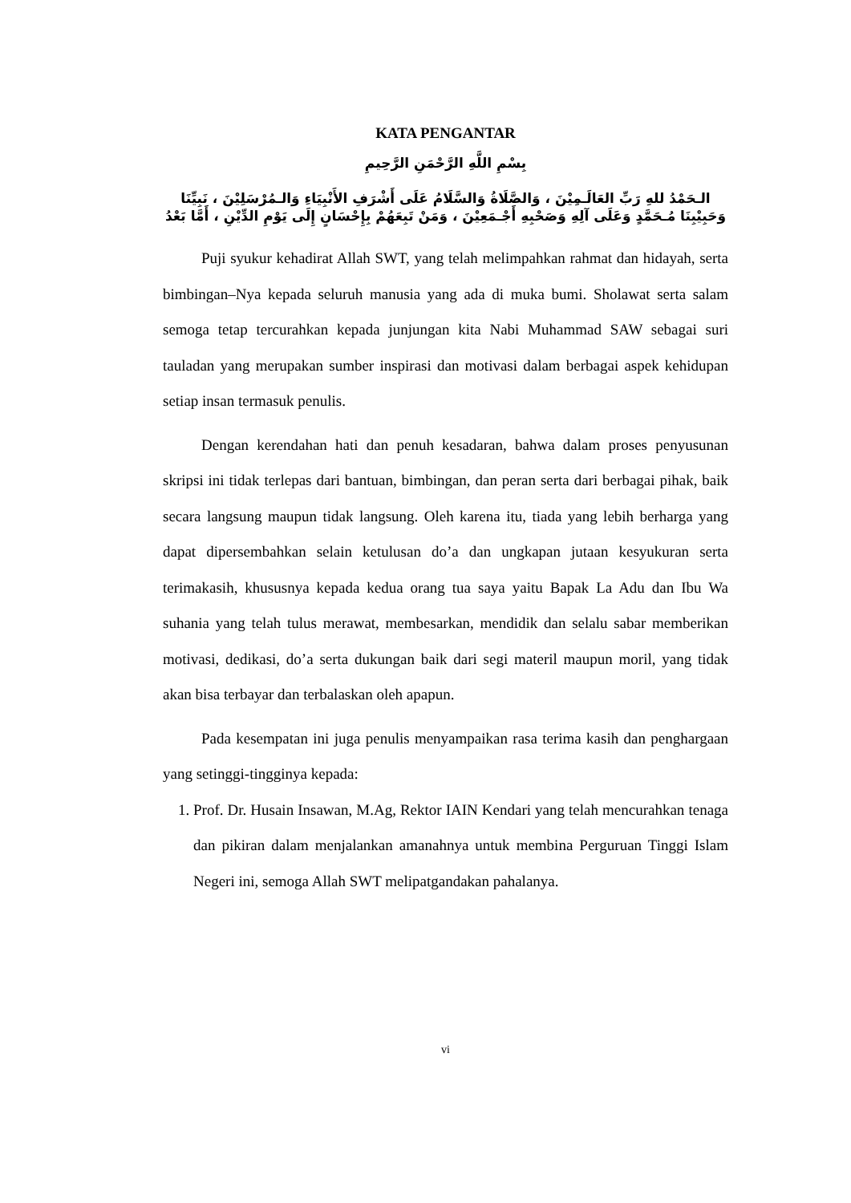KATA PENGANTAR
بِسْمِ اللَّهِ الرَّحْمَنِ الرَّحِيمِ
الـحَمْدُ للهِ رَبِّ العَالَـمِيْنَ ، وَالصَّلَاةُ وَالسَّلَامُ عَلَى أَشْرَفِ الأَنْبِيَاءِ وَالـمُرْسَلِيْنَ ، نَبِيِّنَا وَحَبِيْبِنَا مُـحَمَّدٍ وَعَلَى آلِهِ وَصَحْبِهِ أَجْـمَعِيْنَ ، وَمَنْ تَبِعَهُمْ بِإِحْسَانٍ إِلَى يَوْمِ الدِّيْنِ ، أَمَّا بَعْدُ
Puji syukur kehadirat Allah SWT, yang telah melimpahkan rahmat dan hidayah, serta bimbingan–Nya kepada seluruh manusia yang ada di muka bumi. Sholawat serta salam semoga tetap tercurahkan kepada junjungan kita Nabi Muhammad SAW sebagai suri tauladan yang merupakan sumber inspirasi dan motivasi dalam berbagai aspek kehidupan setiap insan termasuk penulis.
Dengan kerendahan hati dan penuh kesadaran, bahwa dalam proses penyusunan skripsi ini tidak terlepas dari bantuan, bimbingan, dan peran serta dari berbagai pihak, baik secara langsung maupun tidak langsung. Oleh karena itu, tiada yang lebih berharga yang dapat dipersembahkan selain ketulusan do’a dan ungkapan jutaan kesyukuran serta terimakasih, khususnya kepada kedua orang tua saya yaitu Bapak La Adu dan Ibu Wa suhania yang telah tulus merawat, membesarkan, mendidik dan selalu sabar memberikan motivasi, dedikasi, do’a serta dukungan baik dari segi materil maupun moril, yang tidak akan bisa terbayar dan terbalaskan oleh apapun.
Pada kesempatan ini juga penulis menyampaikan rasa terima kasih dan penghargaan yang setinggi-tingginya kepada:
1. Prof. Dr. Husain Insawan, M.Ag, Rektor IAIN Kendari yang telah mencurahkan tenaga dan pikiran dalam menjalankan amanahnya untuk membina Perguruan Tinggi Islam Negeri ini, semoga Allah SWT melipatgandakan pahalanya.
vi